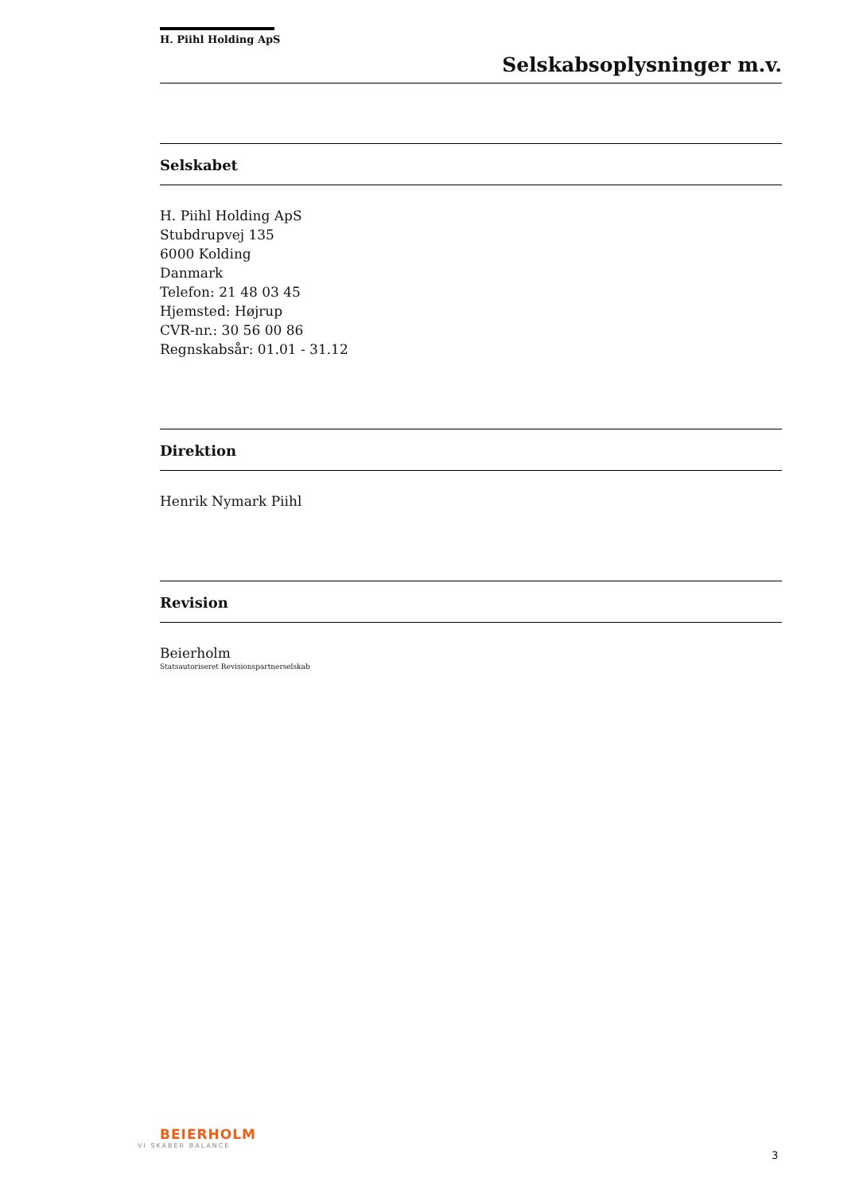H. Piihl Holding ApS
Selskabsoplysninger m.v.
Selskabet
H. Piihl Holding ApS
Stubdrupvej 135
6000 Kolding
Danmark
Telefon: 21 48 03 45
Hjemsted: Højrup
CVR-nr.: 30 56 00 86
Regnskabsår: 01.01 - 31.12
Direktion
Henrik Nymark Piihl
Revision
Beierholm
Statsautoriseret Revisionspartnerselskab
BEIERHOLM
VI SKABER BALANCE
3